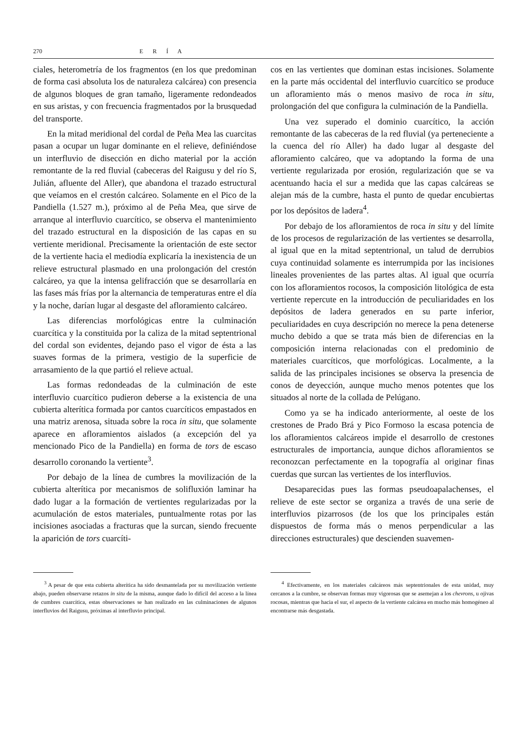270 E R Í A
ciales, heterometría de los fragmentos (en los que predominan de forma casi absoluta los de naturaleza calcárea) con presencia de algunos bloques de gran tamaño, ligeramente redondeados en sus aristas, y con frecuencia fragmentados por la brusquedad del transporte.
En la mitad meridional del cordal de Peña Mea las cuarcitas pasan a ocupar un lugar dominante en el relieve, definiéndose un interfluvio de disección en dicho material por la acción remontante de la red fluvial (cabeceras del Raigusu y del río S, Julián, afluente del Aller), que abandona el trazado estructural que veíamos en el crestón calcáreo. Solamente en el Pico de la Pandiella (1.527 m.), próximo al de Peña Mea, que sirve de arranque al interfluvio cuarcítico, se observa el mantenimiento del trazado estructural en la disposición de las capas en su vertiente meridional. Precisamente la orientación de este sector de la vertiente hacia el mediodía explicaría la inexistencia de un relieve estructural plasmado en una prolongación del crestón calcáreo, ya que la intensa gelifracción que se desarrollaría en las fases más frías por la alternancia de temperaturas entre el día y la noche, darían lugar al desgaste del afloramiento calcáreo.
Las diferencias morfológicas entre la culminación cuarcítica y la constituida por la caliza de la mitad septentrional del cordal son evidentes, dejando paso el vigor de ésta a las suaves formas de la primera, vestigio de la superficie de arrasamiento de la que partió el relieve actual.
Las formas redondeadas de la culminación de este interfluvio cuarcítico pudieron deberse a la existencia de una cubierta alterítica formada por cantos cuarcíticos empastados en una matriz arenosa, situada sobre la roca in situ, que solamente aparece en afloramientos aislados (a excepción del ya mencionado Pico de la Pandiella) en forma de tors de escaso desarrollo coronando la vertiente<sup>3</sup>.
Por debajo de la línea de cumbres la movilización de la cubierta alterítica por mecanismos de solifluxión laminar ha dado lugar a la formación de vertientes regularizadas por la acumulación de estos materiales, puntualmente rotas por las incisiones asociadas a fracturas que la surcan, siendo frecuente la aparición de tors cuarcíti-
<sup>3</sup> A pesar de que esta cubierta alterítica ha sido desmantelada por su movilización vertiente abajo, pueden observarse retazos in situ de la misma, aunque dado lo difícil del acceso a la línea de cumbres cuarcítica, estas observaciones se han realizado en las culminaciones de algunos interfluvios del Raigusu, próximas al interfluvio principal.
cos en las vertientes que dominan estas incisiones. Solamente en la parte más occidental del interfluvio cuarcítico se produce un afloramiento más o menos masivo de roca in situ, prolongación del que configura la culminación de la Pandiella.
Una vez superado el dominio cuarcítico, la acción remontante de las cabeceras de la red fluvial (ya perteneciente a la cuenca del río Aller) ha dado lugar al desgaste del afloramiento calcáreo, que va adoptando la forma de una vertiente regularizada por erosión, regularización que se va acentuando hacia el sur a medida que las capas calcáreas se alejan más de la cumbre, hasta el punto de quedar encubiertas por los depósitos de ladera<sup>4</sup>.
Por debajo de los afloramientos de roca in situ y del límite de los procesos de regularización de las vertientes se desarrolla, al igual que en la mitad septentrional, un talud de derrubios cuya continuidad solamente es interrumpida por las incisiones lineales provenientes de las partes altas. Al igual que ocurría con los afloramientos rocosos, la composición litológica de esta vertiente repercute en la introducción de peculiaridades en los depósitos de ladera generados en su parte inferior, peculiaridades en cuya descripción no merece la pena detenerse mucho debido a que se trata más bien de diferencias en la composición interna relacionadas con el predominio de materiales cuarcíticos, que morfológicas. Localmente, a la salida de las principales incisiones se observa la presencia de conos de deyección, aunque mucho menos potentes que los situados al norte de la collada de Pelúgano.
Como ya se ha indicado anteriormente, al oeste de los crestones de Prado Brá y Pico Formoso la escasa potencia de los afloramientos calcáreos impide el desarrollo de crestones estructurales de importancia, aunque dichos afloramientos se reconozcan perfectamente en la topografía al originar finas cuerdas que surcan las vertientes de los interfluvios.
Desaparecidas pues las formas pseudoapalachenses, el relieve de este sector se organiza a través de una serie de interfluvios pizarrosos (de los que los principales están dispuestos de forma más o menos perpendicular a las direcciones estructurales) que descienden suavemen-
<sup>4</sup> Efectivamente, en los materiales calcáreos más septentrionales de esta unidad, muy cercanos a la cumbre, se observan formas muy vigorosas que se asemejan a los chevrons, u ojivas rocosas, mientras que hacia el sur, el aspecto de la vertiente calcárea en mucho más homogéneo al encontrarse más desgastada.